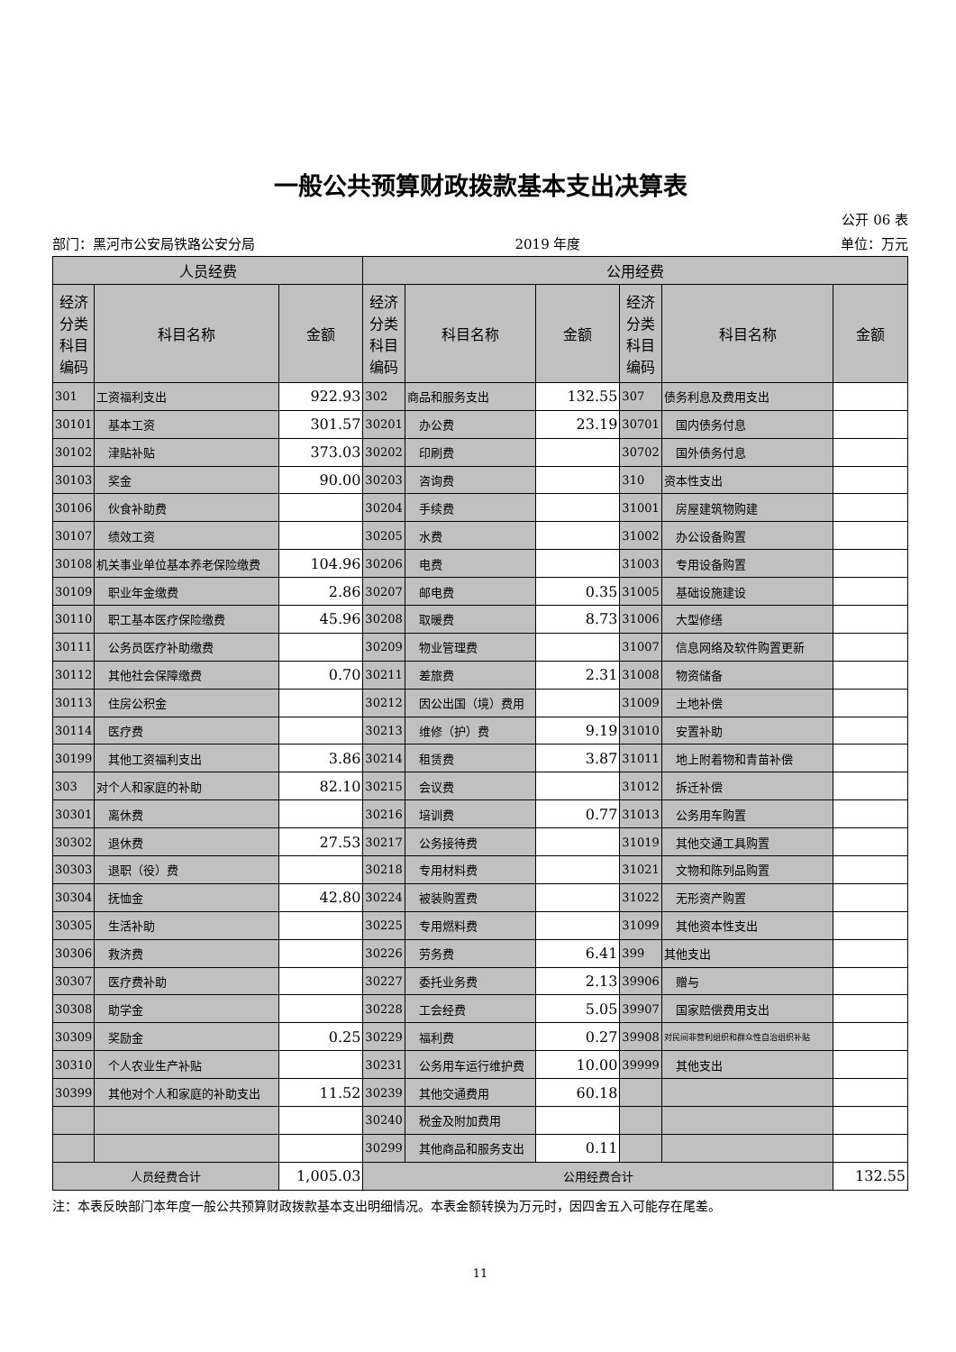一般公共预算财政拨款基本支出决算表
公开 06 表
部门：黑河市公安局铁路公安分局 2019 年度 单位：万元
| 人员经费 | | | 公用经费 | | | | | |
| --- | --- | --- | --- | --- | --- | --- | --- | --- |
| 经济分类科目编码 | 科目名称 | 金额 | 经济分类科目编码 | 科目名称 | 金额 | 经济分类科目编码 | 科目名称 | 金额 |
| 301 | 工资福利支出 | 922.93 | 302 | 商品和服务支出 | 132.55 | 307 | 债务利息及费用支出 | |
| 30101 | 基本工资 | 301.57 | 30201 | 办公费 | 23.19 | 30701 | 国内债务付息 | |
| 30102 | 津贴补贴 | 373.03 | 30202 | 印刷费 | | 30702 | 国外债务付息 | |
| 30103 | 奖金 | 90.00 | 30203 | 咨询费 | | 310 | 资本性支出 | |
| 30106 | 伙食补助费 | | 30204 | 手续费 | | 31001 | 房屋建筑物购建 | |
| 30107 | 绩效工资 | | 30205 | 水费 | | 31002 | 办公设备购置 | |
| 30108 | 机关事业单位基本养老保险缴费 | 104.96 | 30206 | 电费 | | 31003 | 专用设备购置 | |
| 30109 | 职业年金缴费 | 2.86 | 30207 | 邮电费 | 0.35 | 31005 | 基础设施建设 | |
| 30110 | 职工基本医疗保险缴费 | 45.96 | 30208 | 取暖费 | 8.73 | 31006 | 大型修缮 | |
| 30111 | 公务员医疗补助缴费 | | 30209 | 物业管理费 | | 31007 | 信息网络及软件购置更新 | |
| 30112 | 其他社会保障缴费 | 0.70 | 30211 | 差旅费 | 2.31 | 31008 | 物资储备 | |
| 30113 | 住房公积金 | | 30212 | 因公出国（境）费用 | | 31009 | 土地补偿 | |
| 30114 | 医疗费 | | 30213 | 维修（护）费 | 9.19 | 31010 | 安置补助 | |
| 30199 | 其他工资福利支出 | 3.86 | 30214 | 租赁费 | 3.87 | 31011 | 地上附着物和青苗补偿 | |
| 303 | 对个人和家庭的补助 | 82.10 | 30215 | 会议费 | | 31012 | 拆迁补偿 | |
| 30301 | 离休费 | | 30216 | 培训费 | 0.77 | 31013 | 公务用车购置 | |
| 30302 | 退休费 | 27.53 | 30217 | 公务接待费 | | 31019 | 其他交通工具购置 | |
| 30303 | 退职（役）费 | | 30218 | 专用材料费 | | 31021 | 文物和陈列品购置 | |
| 30304 | 抚恤金 | 42.80 | 30224 | 被装购置费 | | 31022 | 无形资产购置 | |
| 30305 | 生活补助 | | 30225 | 专用燃料费 | | 31099 | 其他资本性支出 | |
| 30306 | 救济费 | | 30226 | 劳务费 | 6.41 | 399 | 其他支出 | |
| 30307 | 医疗费补助 | | 30227 | 委托业务费 | 2.13 | 39906 | 赠与 | |
| 30308 | 助学金 | | 30228 | 工会经费 | 5.05 | 39907 | 国家赔偿费用支出 | |
| 30309 | 奖励金 | 0.25 | 30229 | 福利费 | 0.27 | 39908 | 对民间非营利组织和群众性自治组织补贴 | |
| 30310 | 个人农业生产补贴 | | 30231 | 公务用车运行维护费 | 10.00 | 39999 | 其他支出 | |
| 30399 | 其他对个人和家庭的补助支出 | 11.52 | 30239 | 其他交通费用 | 60.18 | | | |
| | | | 30240 | 税金及附加费用 | | | | |
| | | | 30299 | 其他商品和服务支出 | 0.11 | | | |
| 人员经费合计 | | 1,005.03 | 公用经费合计 | | | | | 132.55 |
注：本表反映部门本年度一般公共预算财政拨款基本支出明细情况。本表金额转换为万元时，因四舍五入可能存在尾差。
11